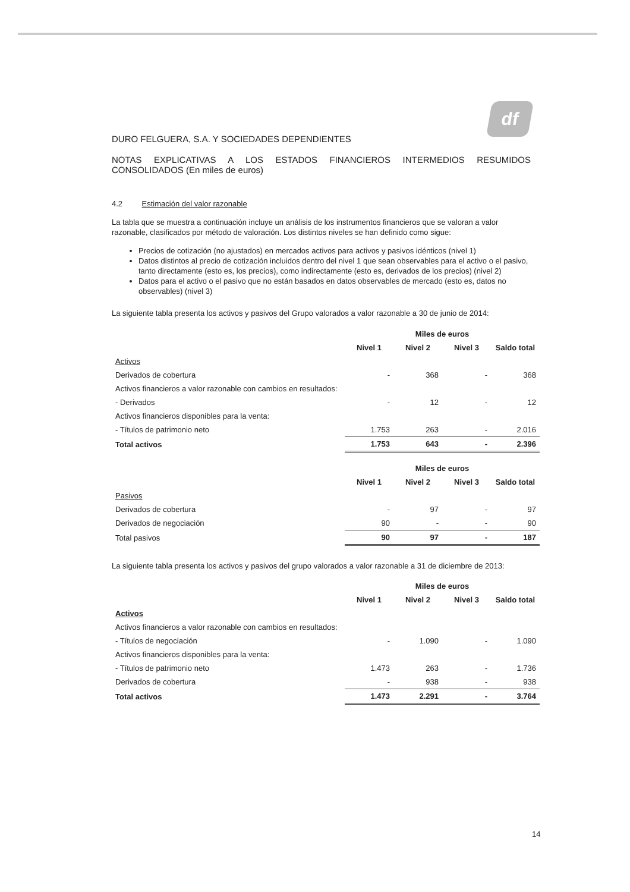df
DURO FELGUERA, S.A. Y SOCIEDADES DEPENDIENTES
NOTAS EXPLICATIVAS A LOS ESTADOS FINANCIEROS INTERMEDIOS RESUMIDOS CONSOLIDADOS (En miles de euros)
4.2 Estimación del valor razonable
La tabla que se muestra a continuación incluye un análisis de los instrumentos financieros que se valoran a valor razonable, clasificados por método de valoración. Los distintos niveles se han definido como sigue:
Precios de cotización (no ajustados) en mercados activos para activos y pasivos idénticos (nivel 1)
Datos distintos al precio de cotización incluidos dentro del nivel 1 que sean observables para el activo o el pasivo, tanto directamente (esto es, los precios), como indirectamente (esto es, derivados de los precios) (nivel 2)
Datos para el activo o el pasivo que no están basados en datos observables de mercado (esto es, datos no observables) (nivel 3)
La siguiente tabla presenta los activos y pasivos del Grupo valorados a valor razonable a 30 de junio de 2014:
| | Miles de euros | | | |
| --- | --- | --- | --- | --- |
| | Nivel 1 | Nivel 2 | Nivel 3 | Saldo total |
| Activos | | | | |
| Derivados de cobertura | - | 368 | - | 368 |
| Activos financieros a valor razonable con cambios en resultados: | | | | |
| - Derivados | - | 12 | - | 12 |
| Activos financieros disponibles para la venta: | | | | |
| - Títulos de patrimonio neto | 1.753 | 263 | - | 2.016 |
| Total activos | 1.753 | 643 | - | 2.396 |
| | Miles de euros | | | |
| --- | --- | --- | --- | --- |
| | Nivel 1 | Nivel 2 | Nivel 3 | Saldo total |
| Pasivos | | | | |
| Derivados de cobertura | - | 97 | - | 97 |
| Derivados de negociación | 90 | - | - | 90 |
| Total pasivos | 90 | 97 | - | 187 |
La siguiente tabla presenta los activos y pasivos del grupo valorados a valor razonable a 31 de diciembre de 2013:
| | Miles de euros | | | |
| --- | --- | --- | --- | --- |
| | Nivel 1 | Nivel 2 | Nivel 3 | Saldo total |
| Activos | | | | |
| Activos financieros a valor razonable con cambios en resultados: | | | | |
| - Títulos de negociación | - | 1.090 | - | 1.090 |
| Activos financieros disponibles para la venta: | | | | |
| - Títulos de patrimonio neto | 1.473 | 263 | - | 1.736 |
| Derivados de cobertura | - | 938 | - | 938 |
| Total activos | 1.473 | 2.291 | - | 3.764 |
14